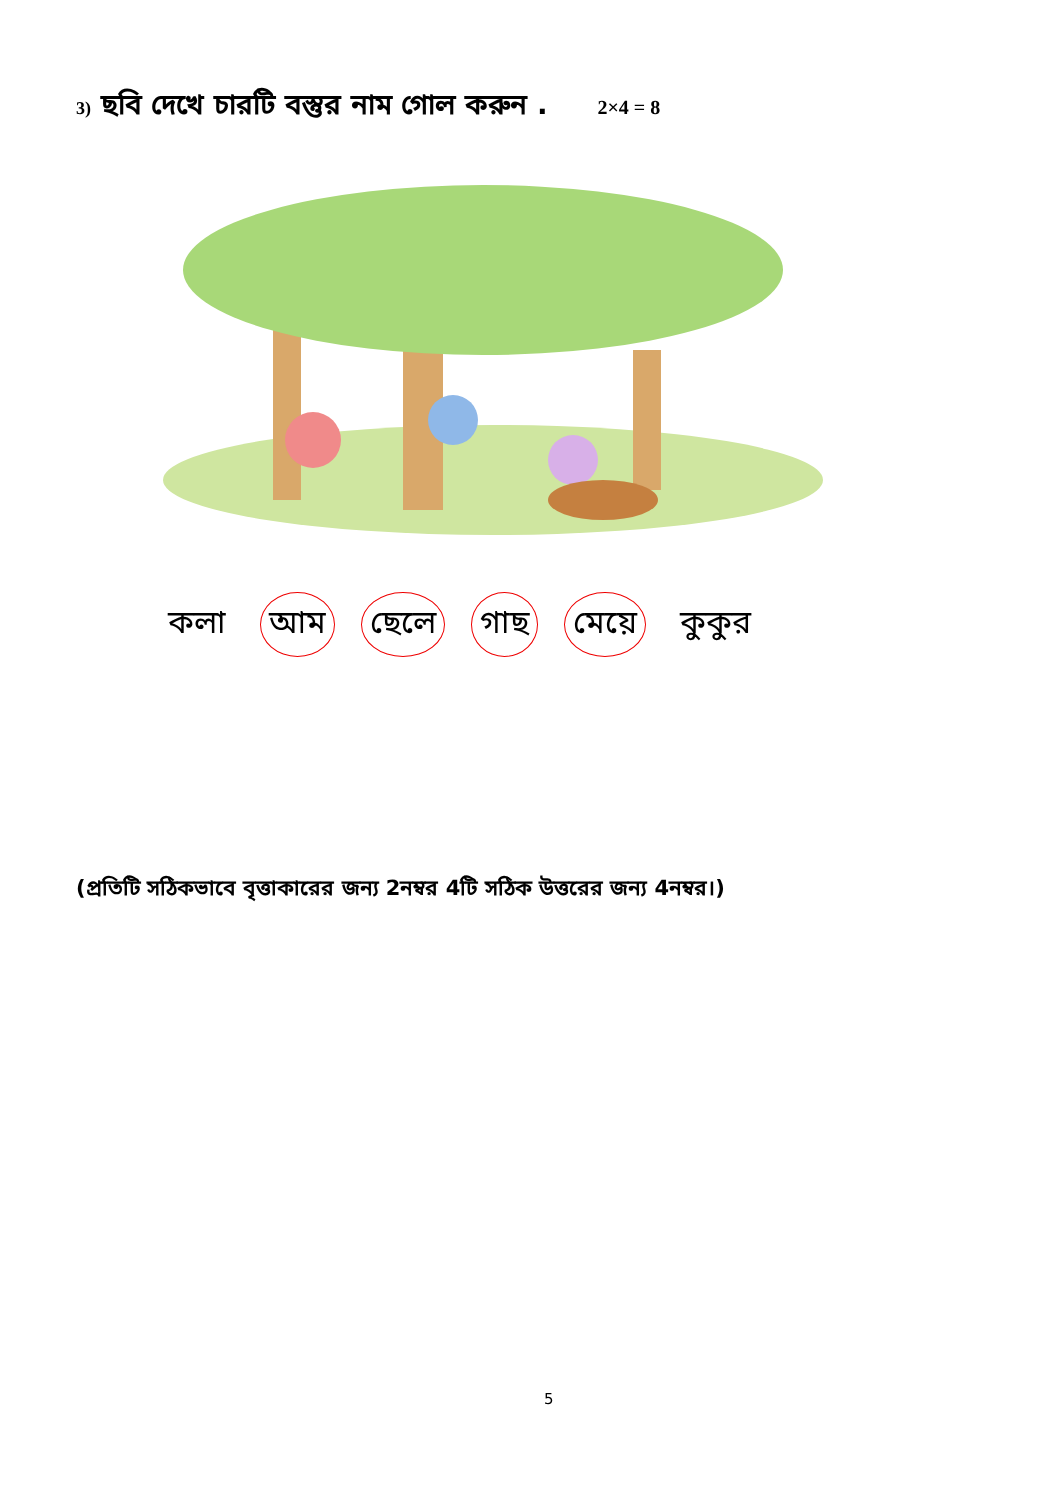3) ছবি দেখে চারটি বস্তুর নাম গোল করুন . 2×4 = 8
কলা আম ছেলে গাছ মেয়ে কুকুর
(প্রতিটি সঠিকভাবে বৃত্তাকারের জন্য 2নম্বর 4টি সঠিক উত্তরের জন্য 4নম্বর।)
5